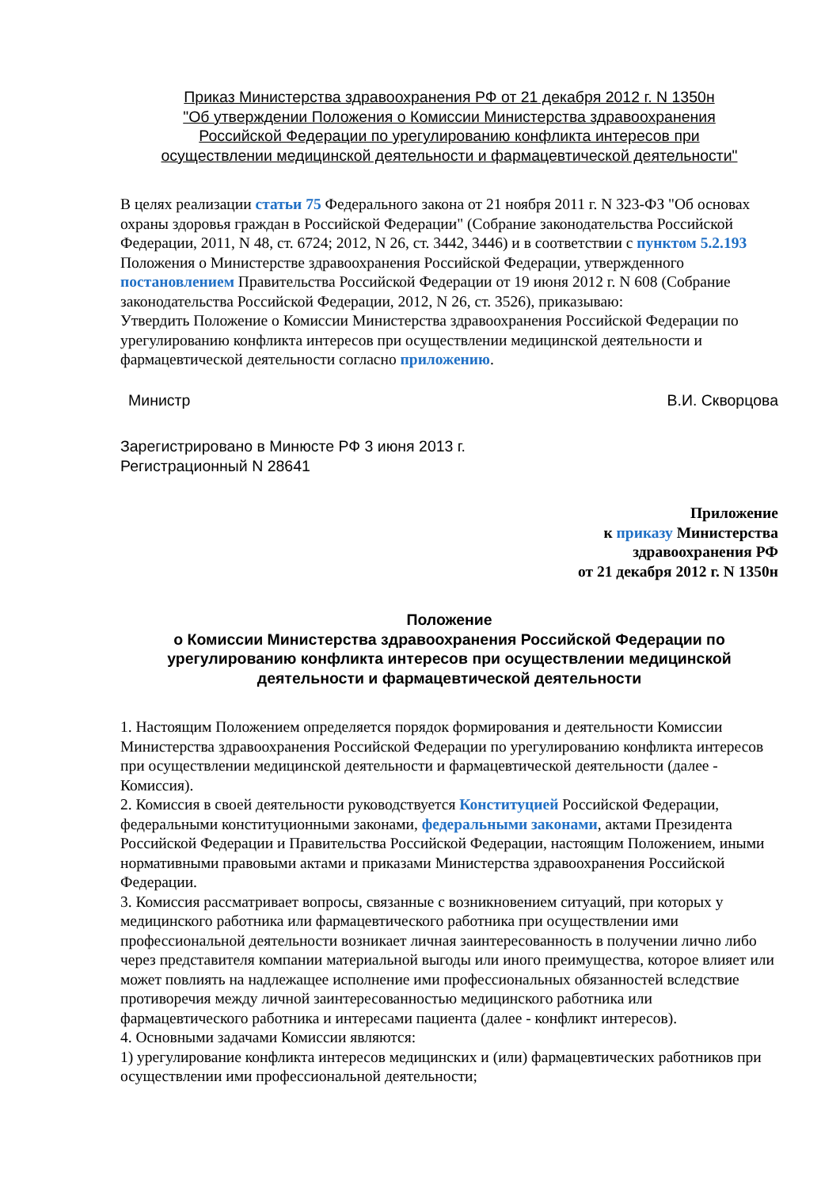Приказ Министерства здравоохранения РФ от 21 декабря 2012 г. N 1350н
"Об утверждении Положения о Комиссии Министерства здравоохранения
Российской Федерации по урегулированию конфликта интересов при
осуществлении медицинской деятельности и фармацевтической деятельности"
В целях реализации статьи 75 Федерального закона от 21 ноября 2011 г. N 323-ФЗ "Об основах охраны здоровья граждан в Российской Федерации" (Собрание законодательства Российской Федерации, 2011, N 48, ст. 6724; 2012, N 26, ст. 3442, 3446) и в соответствии с пунктом 5.2.193 Положения о Министерстве здравоохранения Российской Федерации, утвержденного постановлением Правительства Российской Федерации от 19 июня 2012 г. N 608 (Собрание законодательства Российской Федерации, 2012, N 26, ст. 3526), приказываю:
Утвердить Положение о Комиссии Министерства здравоохранения Российской Федерации по урегулированию конфликта интересов при осуществлении медицинской деятельности и фармацевтической деятельности согласно приложению.
Министр В.И. Скворцова
Зарегистрировано в Минюсте РФ 3 июня 2013 г.
Регистрационный N 28641
Приложение
к приказу Министерства
здравоохранения РФ
от 21 декабря 2012 г. N 1350н
Положение
о Комиссии Министерства здравоохранения Российской Федерации по урегулированию конфликта интересов при осуществлении медицинской деятельности и фармацевтической деятельности
1. Настоящим Положением определяется порядок формирования и деятельности Комиссии Министерства здравоохранения Российской Федерации по урегулированию конфликта интересов при осуществлении медицинской деятельности и фармацевтической деятельности (далее - Комиссия).
2. Комиссия в своей деятельности руководствуется Конституцией Российской Федерации, федеральными конституционными законами, федеральными законами, актами Президента Российской Федерации и Правительства Российской Федерации, настоящим Положением, иными нормативными правовыми актами и приказами Министерства здравоохранения Российской Федерации.
3. Комиссия рассматривает вопросы, связанные с возникновением ситуаций, при которых у медицинского работника или фармацевтического работника при осуществлении ими профессиональной деятельности возникает личная заинтересованность в получении лично либо через представителя компании материальной выгоды или иного преимущества, которое влияет или может повлиять на надлежащее исполнение ими профессиональных обязанностей вследствие противоречия между личной заинтересованностью медицинского работника или фармацевтического работника и интересами пациента (далее - конфликт интересов).
4. Основными задачами Комиссии являются:
1) урегулирование конфликта интересов медицинских и (или) фармацевтических работников при осуществлении ими профессиональной деятельности;